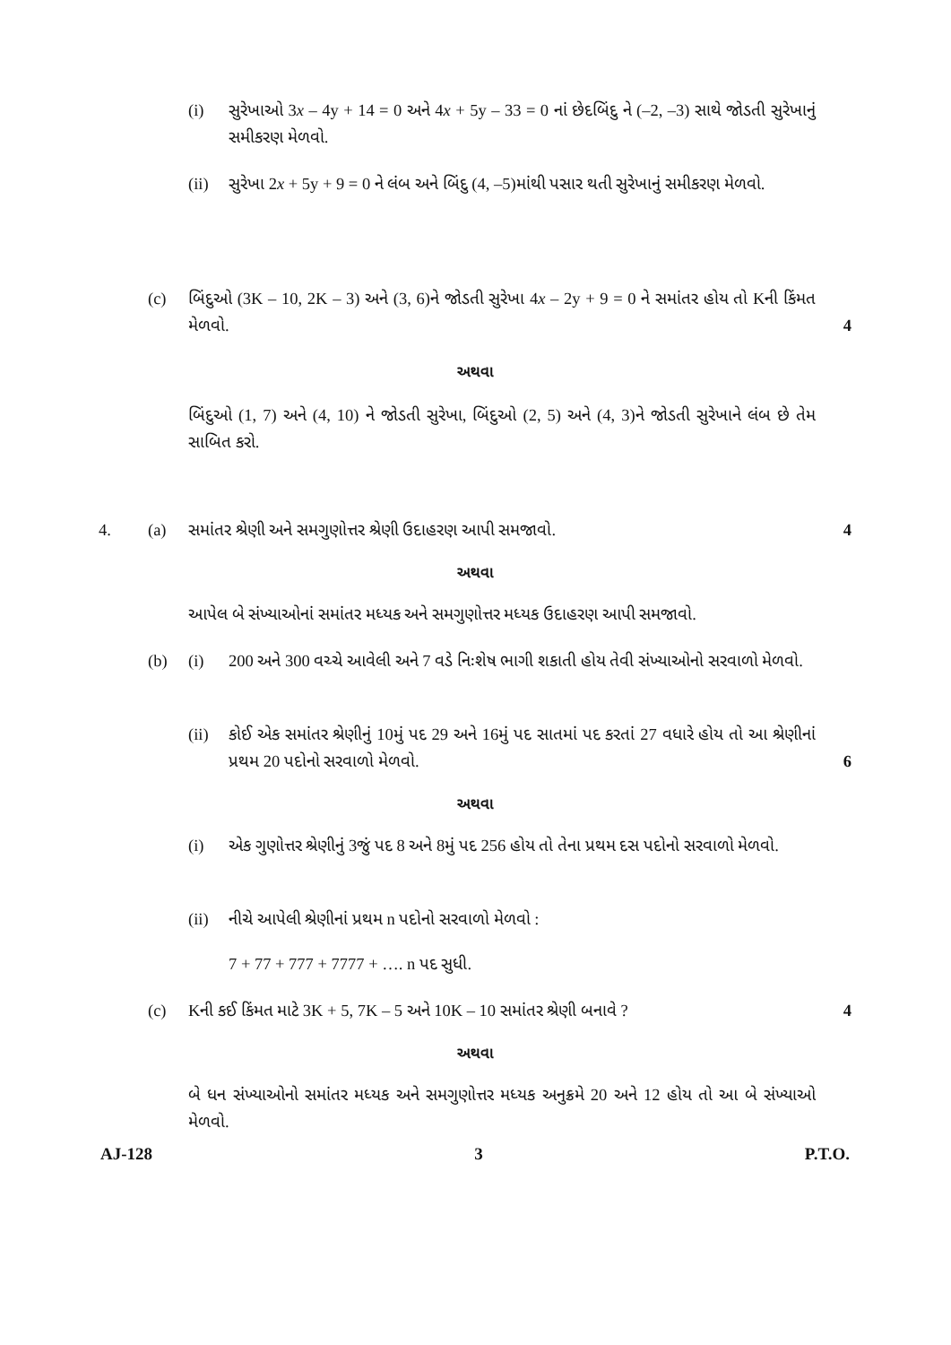(i) સુરેખાઓ 3x – 4y + 14 = 0 અને 4x + 5y – 33 = 0 નાં છેદબિંદુ ને (–2, –3) સાથે જોડતી સુરેખાનું સમીકરણ મેળવો.
(ii) સુરેખા 2x + 5y + 9 = 0 ને લંબ અને બિંદુ (4, –5)માંથી પસાર થતી સુરેખાનું સમીકરણ મેળવો.
(c) બિંદુઓ (3K – 10, 2K – 3) અને (3, 6)ને જોડતી સુરેખા 4x – 2y + 9 = 0 ને સમાંતર હોય તો Kની કિંમત મેળવો.
4
અથવા
બિંદુઓ (1, 7) અને (4, 10) ને જોડતી સુરેખા, બિંદુઓ (2, 5) અને (4, 3)ને જોડતી સુરેખાને લંબ છે તેમ સાબિત કરો.
4. (a) સમાંતર શ્રેણી અને સમગુણોત્તર શ્રેણી ઉદાહરણ આપી સમજાવો.
4
અથવા
આપેલ બે સંખ્યાઓનાં સમાંતર મધ્યક અને સમગુણોત્તર મધ્યક ઉદાહરણ આપી સમજાવો.
(b) (i) 200 અને 300 વચ્ચે આવેલી અને 7 વડે નિઃશેષ ભાગી શકાતી હોય તેવી સંખ્યાઓનો સરવાળો મેળવો.
(ii) કોઈ એક સમાંતર શ્રેણીનું 10મું પદ 29 અને 16મું પદ સાતમાં પદ કરતાં 27 વધારે હોય તો આ શ્રેણીનાં પ્રથમ 20 પદોનો સરવાળો મેળવો.
6
અથવા
(i) એક ગુણોત્તર શ્રેણીનું 3જું પદ 8 અને 8મું પદ 256 હોય તો તેના પ્રથમ દસ પદોનો સરવાળો મેળવો.
(ii) નીચે આપેલી શ્રેણીનાં પ્રથમ n પદોનો સરવાળો મેળવો :
7 + 77 + 777 + 7777 + …. n પદ સુધી.
(c) Kની કઈ કિંમત માટે 3K + 5, 7K – 5 અને 10K – 10 સમાંતર શ્રેણી બનાવે ?
4
અથવા
બે ધન સંખ્યાઓનો સમાંતર મધ્યક અને સમગુણોત્તર મધ્યક અનુક્રમે 20 અને 12 હોય તો આ બે સંખ્યાઓ મેળવો.
AJ-128 3 P.T.O.